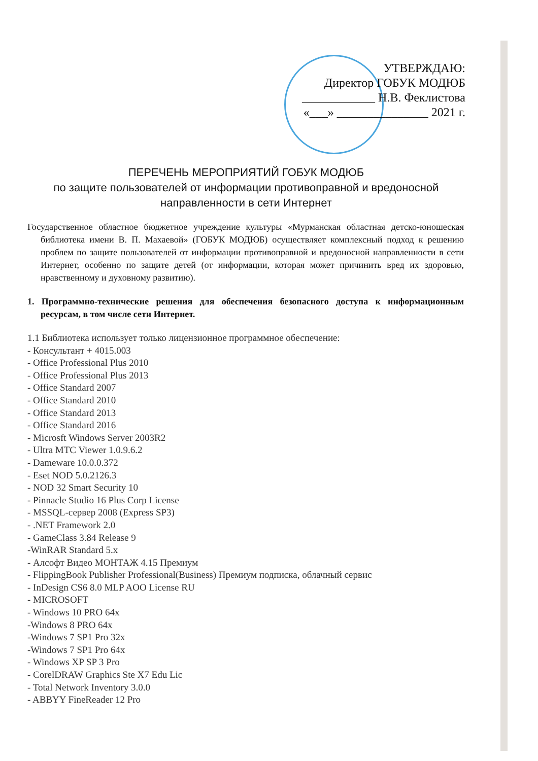УТВЕРЖДАЮ:
Директор ГОБУК МОДЮБ
____________ Н.В. Феклистова
«___» _______________ 2021 г.
ПЕРЕЧЕНЬ МЕРОПРИЯТИЙ ГОБУК МОДЮБ
по защите пользователей от информации противоправной и вредоносной
направленности в сети Интернет
Государственное областное бюджетное учреждение культуры «Мурманская областная детско-юношеская библиотека имени В. П. Махаевой» (ГОБУК МОДЮБ) осуществляет комплексный подход к решению проблем по защите пользователей от информации противоправной и вредоносной направленности в сети Интернет, особенно по защите детей (от информации, которая может причинить вред их здоровью, нравственному и духовному развитию).
1. Программно-технические решения для обеспечения безопасного доступа к информационным ресурсам, в том числе сети Интернет.
1.1 Библиотека использует только лицензионное программное обеспечение:
- Консультант + 4015.003
- Office Professional Plus 2010
- Office Professional Plus 2013
- Office Standard 2007
- Office Standard 2010
- Office Standard 2013
- Office Standard 2016
- Microsft Windows Server 2003R2
- Ultra MTC Viewer 1.0.9.6.2
- Dameware 10.0.0.372
- Eset NOD 5.0.2126.3
- NOD 32 Smart Security 10
- Pinnacle Studio 16 Plus Corp License
- MSSQL-сервер 2008 (Express SP3)
- .NET Framework 2.0
- GameClass 3.84 Release 9
-WinRAR Standard 5.x
- Алсофт Видео МОНТАЖ 4.15 Премиум
- FlippingBook Publisher Professional(Business) Премиум подписка, облачный сервис
- InDesign CS6 8.0 MLP AOO License RU
- MICROSOFT
- Windows 10 PRO 64x
-Windows 8 PRO 64x
-Windows 7 SP1 Pro 32x
-Windows 7 SP1 Pro 64x
- Windows XP SP 3 Pro
- CorelDRAW Graphics Ste X7 Edu Lic
- Total Network Inventory 3.0.0
- ABBYY FineReader 12 Pro